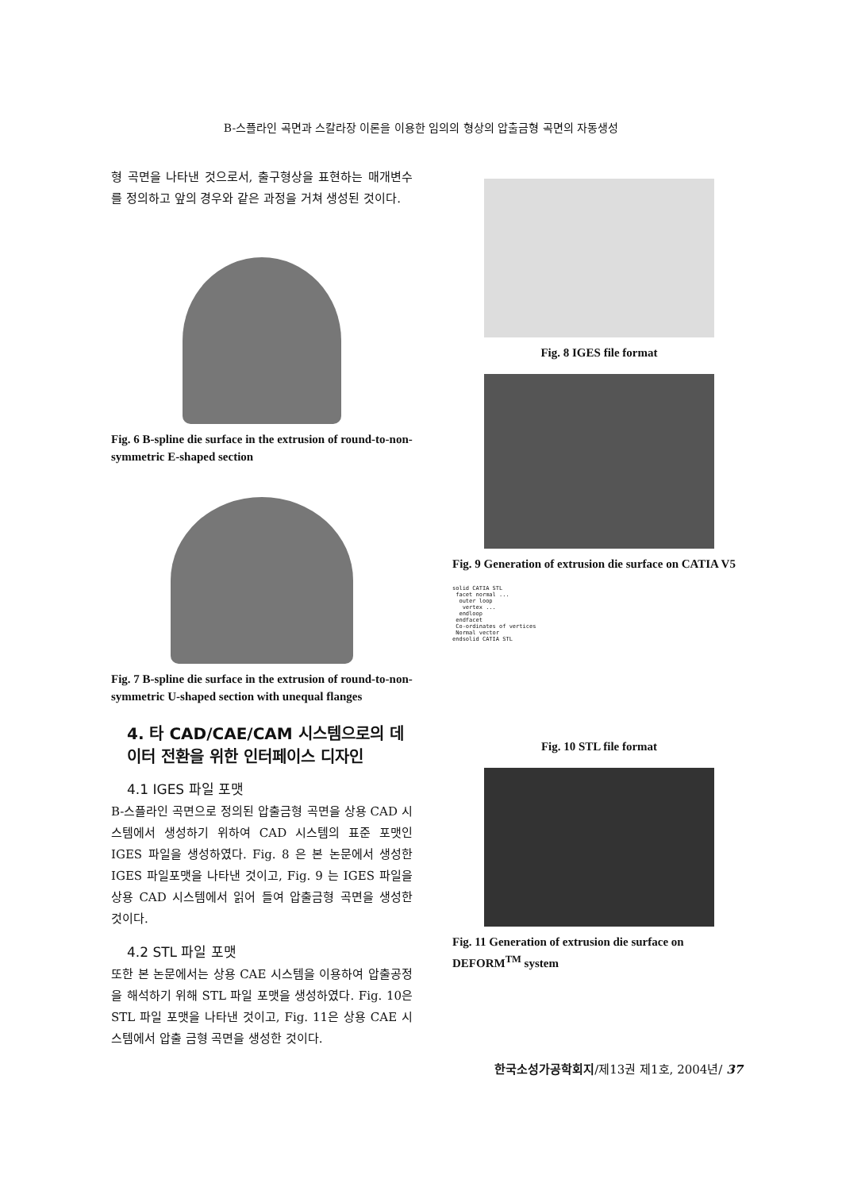B-스플라인 곡면과 스칼라장 이론을 이용한 임의의 형상의 압출금형 곡면의 자동생성
형 곡면을 나타낸 것으로서, 출구형상을 표현하는 매개변수를 정의하고 앞의 경우와 같은 과정을 거쳐 생성된 것이다.
Fig. 6 B-spline die surface in the extrusion of round-to-non-symmetric E-shaped section
Fig. 7 B-spline die surface in the extrusion of round-to-non-symmetric U-shaped section with unequal flanges
4. 타 CAD/CAE/CAM 시스템으로의 데이터 전환을 위한 인터페이스 디자인
4.1 IGES 파일 포맷
B-스플라인 곡면으로 정의된 압출금형 곡면을 상용 CAD 시스템에서 생성하기 위하여 CAD 시스템의 표준 포맷인 IGES 파일을 생성하였다. Fig. 8 은 본 논문에서 생성한 IGES 파일포맷을 나타낸 것이고, Fig. 9 는 IGES 파일을 상용 CAD 시스템에서 읽어 들여 압출금형 곡면을 생성한 것이다.
4.2 STL 파일 포맷
또한 본 논문에서는 상용 CAE 시스템을 이용하여 압출공정을 해석하기 위해 STL 파일 포맷을 생성하였다. Fig. 10은 STL 파일 포맷을 나타낸 것이고, Fig. 11은 상용 CAE 시스템에서 압출 금형 곡면을 생성한 것이다.
Fig. 8 IGES file format
Fig. 9 Generation of extrusion die surface on CATIA V5
solid CATIA STL
 facet normal ...
  outer loop
   vertex ...
  endloop
 endfacet
 Co-ordinates of vertices
 Normal vector
endsolid CATIA STL
Fig. 10 STL file format
Fig. 11 Generation of extrusion die surface on DEFORM<sup>TM</sup> system
한국소성가공학회지/제13권 제1호, 2004년/ 37